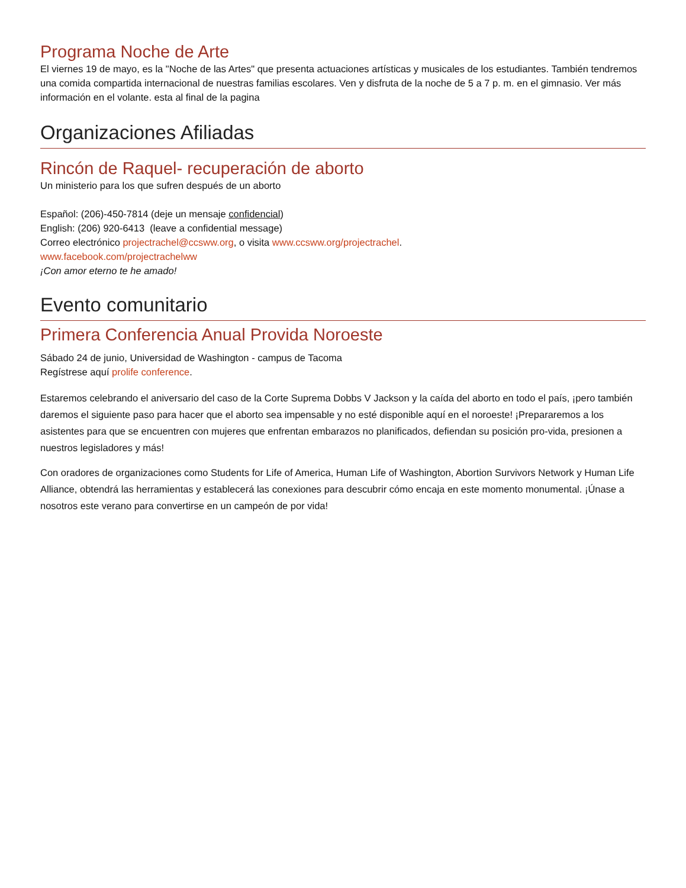Programa Noche de Arte
El viernes 19 de mayo, es la "Noche de las Artes" que presenta actuaciones artísticas y musicales de los estudiantes. También tendremos una comida compartida internacional de nuestras familias escolares. Ven y disfruta de la noche de 5 a 7 p. m. en el gimnasio. Ver más información en el volante. esta al final de la pagina
Organizaciones Afiliadas
Rincón de Raquel- recuperación de aborto
Un ministerio para los que sufren después de un aborto
Español: (206)-450-7814 (deje un mensaje confidencial)
English: (206) 920-6413 (leave a confidential message)
Correo electrónico projectrachel@ccsww.org, o visita www.ccsww.org/projectrachel.
www.facebook.com/projectrachelww
¡Con amor eterno te he amado!
Evento comunitario
Primera Conferencia Anual Provida Noroeste
Sábado 24 de junio, Universidad de Washington - campus de Tacoma
Regístrese aquí prolife conference.
Estaremos celebrando el aniversario del caso de la Corte Suprema Dobbs V Jackson y la caída del aborto en todo el país, ¡pero también daremos el siguiente paso para hacer que el aborto sea impensable y no esté disponible aquí en el noroeste! ¡Prepararemos a los asistentes para que se encuentren con mujeres que enfrentan embarazos no planificados, defiendan su posición pro-vida, presionen a nuestros legisladores y más!
Con oradores de organizaciones como Students for Life of America, Human Life of Washington, Abortion Survivors Network y Human Life Alliance, obtendrá las herramientas y establecerá las conexiones para descubrir cómo encaja en este momento monumental. ¡Únase a nosotros este verano para convertirse en un campeón de por vida!